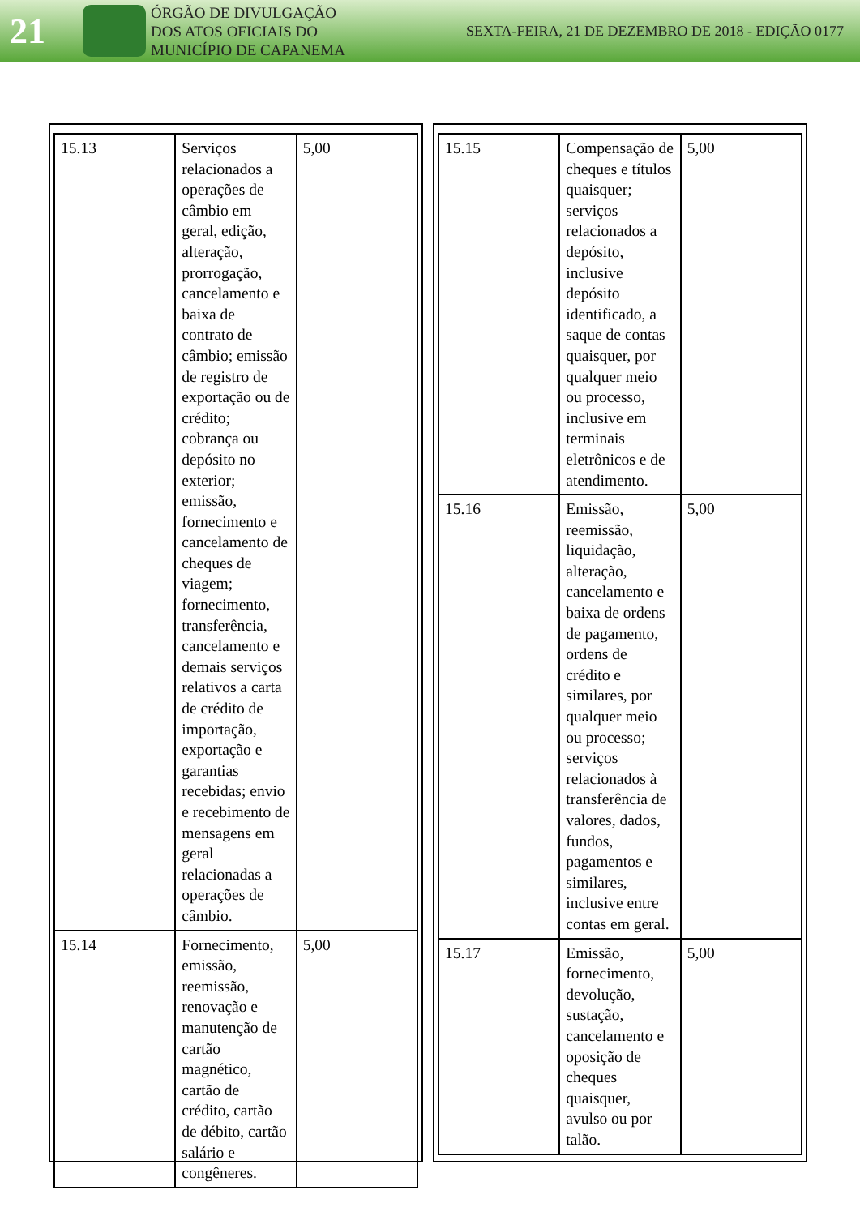21
ÓRGÃO DE DIVULGAÇÃO
DOS ATOS OFICIAIS DO
MUNICÍPIO DE CAPANEMA
SEXTA-FEIRA, 21 DE DEZEMBRO DE 2018 - EDIÇÃO 0177
| 15.13 | Serviços relacionados a operações de câmbio em geral, edição, alteração, prorrogação, cancelamento e baixa de contrato de câmbio; emissão de registro de exportação ou de crédito; cobrança ou depósito no exterior; emissão, fornecimento e cancelamento de cheques de viagem; fornecimento, transferência, cancelamento e demais serviços relativos a carta de crédito de importação, exportação e garantias recebidas; envio e recebimento de mensagens em geral relacionadas a operações de câmbio. | 5,00 |
| 15.14 | Fornecimento, emissão, reemissão, renovação e manutenção de cartão magnético, cartão de crédito, cartão de débito, cartão salário e congêneres. | 5,00 |
| 15.15 | Compensação de cheques e títulos quaisquer; serviços relacionados a depósito, inclusive depósito identificado, a saque de contas quaisquer, por qualquer meio ou processo, inclusive em terminais eletrônicos e de atendimento. | 5,00 |
| 15.16 | Emissão, reemissão, liquidação, alteração, cancelamento e baixa de ordens de pagamento, ordens de crédito e similares, por qualquer meio ou processo; serviços relacionados à transferência de valores, dados, fundos, pagamentos e similares, inclusive entre contas em geral. | 5,00 |
| 15.17 | Emissão, fornecimento, devolução, sustação, cancelamento e oposição de cheques quaisquer, avulso ou por talão. | 5,00 |